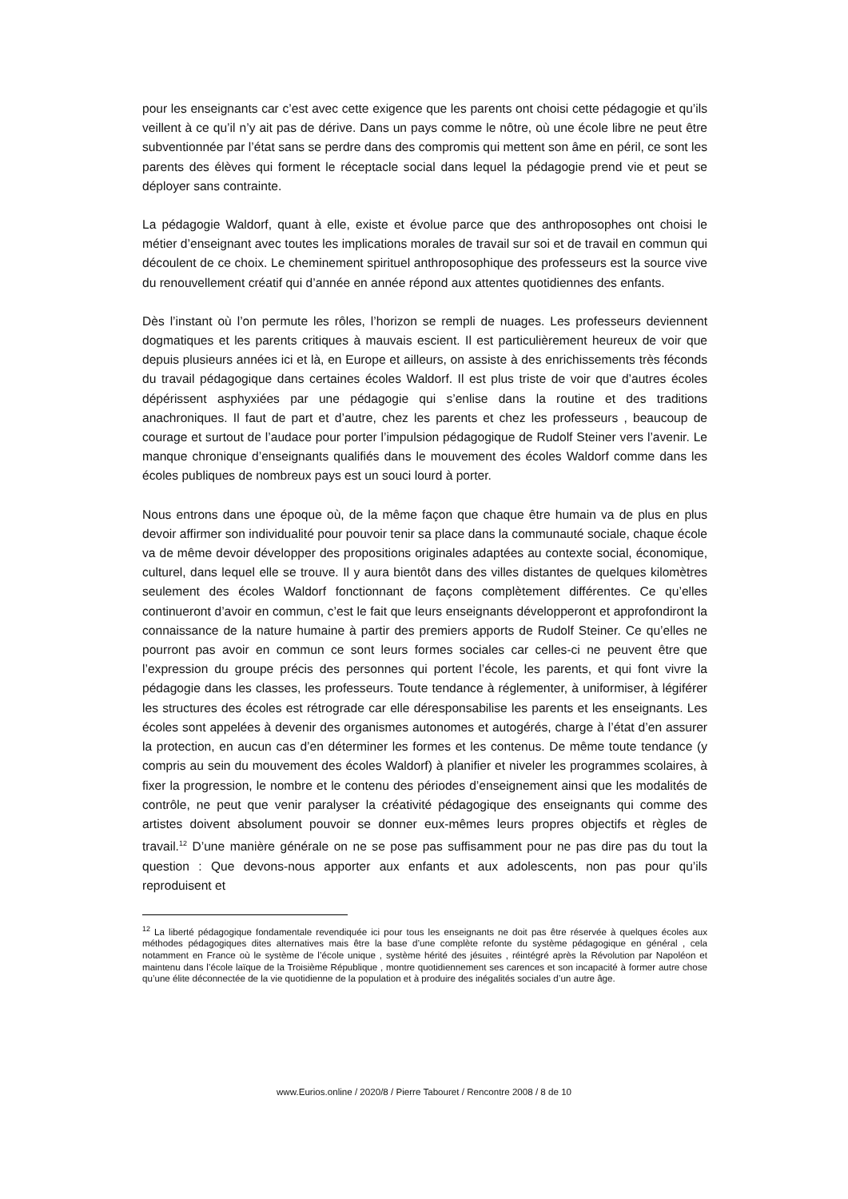pour les enseignants car c’est avec cette exigence que les parents ont choisi cette pédagogie et qu’ils veillent à ce qu’il n’y ait pas de dérive. Dans un pays comme le nôtre, où une école libre ne peut être subventionnée par l’état sans se perdre dans des compromis qui mettent son âme en péril, ce sont les parents des élèves qui forment le réceptacle social dans lequel la pédagogie prend vie et peut se déployer sans contrainte.
La pédagogie Waldorf, quant à elle, existe et évolue parce que des anthroposophes ont choisi le métier d’enseignant avec toutes les implications morales de travail sur soi et de travail en commun qui découlent de ce choix. Le cheminement spirituel anthroposophique des professeurs est la source vive du renouvellement créatif qui d’année en année répond aux attentes quotidiennes des enfants.
Dès l’instant où l’on permute les rôles, l’horizon se rempli de nuages. Les professeurs deviennent dogmatiques et les parents critiques à mauvais escient. Il est particulièrement heureux de voir que depuis plusieurs années ici et là, en Europe et ailleurs, on assiste à des enrichissements très féconds du travail pédagogique dans certaines écoles Waldorf. Il est plus triste de voir que d’autres écoles dépérissent asphyxiées par une pédagogie qui s’enlise dans la routine et des traditions anachroniques. Il faut de part et d’autre, chez les parents et chez les professeurs , beaucoup de courage et surtout de l’audace pour porter l’impulsion pédagogique de Rudolf Steiner vers l’avenir. Le manque chronique d’enseignants qualifiés dans le mouvement des écoles Waldorf comme dans les écoles publiques de nombreux pays est un souci lourd à porter.
Nous entrons dans une époque où, de la même façon que chaque être humain va de plus en plus devoir affirmer son individualité pour pouvoir tenir sa place dans la communauté sociale, chaque école va de même devoir développer des propositions originales adaptées au contexte social, économique, culturel, dans lequel elle se trouve. Il y aura bientôt dans des villes distantes de quelques kilomètres seulement des écoles Waldorf fonctionnant de façons complètement différentes. Ce qu’elles continueront d’avoir en commun, c’est le fait que leurs enseignants développeront et approfondiront la connaissance de la nature humaine à partir des premiers apports de Rudolf Steiner. Ce qu’elles ne pourront pas avoir en commun ce sont leurs formes sociales car celles-ci ne peuvent être que l’expression du groupe précis des personnes qui portent l’école, les parents, et qui font vivre la pédagogie dans les classes, les professeurs. Toute tendance à réglementer, à uniformiser, à légiférer les structures des écoles est rétrograde car elle déresponsabilise les parents et les enseignants. Les écoles sont appelées à devenir des organismes autonomes et autogérés, charge à l’état d’en assurer la protection, en aucun cas d’en déterminer les formes et les contenus. De même toute tendance (y compris au sein du mouvement des écoles Waldorf) à planifier et niveler les programmes scolaires, à fixer la progression, le nombre et le contenu des périodes d’enseignement ainsi que les modalités de contrôle, ne peut que venir paralyser la créativité pédagogique des enseignants qui comme des artistes doivent absolument pouvoir se donner eux-mêmes leurs propres objectifs et règles de travail.<sup>12</sup> D’une manière générale on ne se pose pas suffisamment pour ne pas dire pas du tout la question : Que devons-nous apporter aux enfants et aux adolescents, non pas pour qu’ils reproduisent et
<sup>12</sup> La liberté pédagogique fondamentale revendiquée ici pour tous les enseignants ne doit pas être réservée à quelques écoles aux méthodes pédagogiques dites alternatives mais être la base d’une complète refonte du système pédagogique en général , cela notamment en France où le système de l’école unique , système hérité des jésuites , réintégré après la Révolution par Napoléon et maintenu dans l’école laïque de la Troisième République , montre quotidiennement ses carences et son incapacité à former autre chose qu’une élite déconnectée de la vie quotidienne de la population et à produire des inégalités sociales d’un autre âge.
www.Eurios.online / 2020/8 / Pierre Tabouret / Rencontre 2008 / 8 de 10